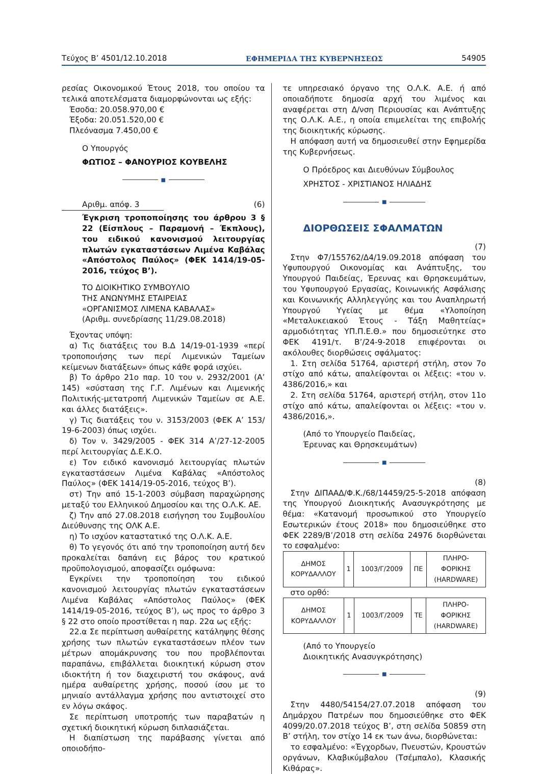Τεύχος Β’ 4501/12.10.2018 ΕΦΗΜΕΡΙΔΑ ΤΗΣ ΚΥΒΕΡΝΗΣΕΩΣ 54905
ρεσίας Οικονομικού Έτους 2018, του οποίου τα τελικά αποτελέσματα διαμορφώνονται ως εξής:
Έσοδα: 20.058.970,00 €
Έξοδα: 20.051.520,00 €
Πλεόνασμα 7.450,00 €
Ο Υπουργός
ΦΩΤΙΟΣ – ΦΑΝΟΥΡΙΟΣ ΚΟΥΒΕΛΗΣ
■
Αριθμ. απόφ. 3 (6)
Έγκριση τροποποίησης του άρθρου 3 § 22 (Είσπλους – Παραμονή – Έκπλους), του ειδικού κανονισμού λειτουργίας πλωτών εγκαταστάσεων Λιμένα Καβάλας «Απόστολος Παύλος» (ΦΕΚ 1414/19-05-2016, τεύχος Β’).
ΤΟ ΔΙΟΙΚΗΤΙΚΟ ΣΥΜΒΟΥΛΙΟ
ΤΗΣ ΑΝΩΝΥΜΗΣ ΕΤΑΙΡΕΙΑΣ
«ΟΡΓΑΝΙΣΜΟΣ ΛΙΜΕΝΑ ΚΑΒΑΛΑΣ»
(Αριθμ. συνεδρίασης 11/29.08.2018)
Έχοντας υπόψη:
α) Τις διατάξεις του Β.Δ 14/19-01-1939 «περί τροποποιήσης των περί Λιμενικών Ταμείων κείμενων διατάξεων» όπως κάθε φορά ισχύει.
β) Το άρθρο 21ο παρ. 10 του ν. 2932/2001 (Α’ 145) «σύσταση της Γ.Γ. Λιμένων και Λιμενικής Πολιτικής-μετατροπή Λιμενικών Ταμείων σε Α.Ε. και άλλες διατάξεις».
γ) Τις διατάξεις του ν. 3153/2003 (ΦΕΚ Α’ 153/ 19-6-2003) όπως ισχύει.
δ) Τον ν. 3429/2005 - ΦΕΚ 314 Α’/27-12-2005 περί λειτουργίας Δ.Ε.Κ.Ο.
ε) Τον ειδικό κανονισμό λειτουργίας πλωτών εγκαταστάσεων Λιμένα Καβάλας «Απόστολος Παύλος» (ΦΕΚ 1414/19-05-2016, τεύχος Β’).
στ) Την από 15-1-2003 σύμβαση παραχώρησης μεταξύ του Ελληνικού Δημοσίου και της Ο.Λ.Κ. ΑΕ.
ζ) Την από 27.08.2018 εισήγηση του Συμβουλίου Διεύθυνσης της ΟΛΚ Α.Ε.
η) Το ισχύον καταστατικό της Ο.Λ.Κ. Α.Ε.
θ) Το γεγονός ότι από την τροποποίηση αυτή δεν προκαλείται δαπάνη εις βάρος του κρατικού προϋπολογισμού, αποφασίζει ομόφωνα:
Εγκρίνει την τροποποίηση του ειδικού κανονισμού λειτουργίας πλωτών εγκαταστάσεων Λιμένα Καβάλας «Απόστολος Παύλος» (ΦΕΚ 1414/19-05-2016, τεύχος Β’), ως προς το άρθρο 3 § 22 στο οποίο προστίθεται η παρ. 22α ως εξής:
22.α Σε περίπτωση αυθαίρετης κατάληψης θέσης χρήσης των πλωτών εγκαταστάσεων πλέον των μέτρων απομάκρυνσης του που προβλέπονται παραπάνω, επιβάλλεται διοικητική κύρωση στον ιδιοκτήτη ή τον διαχειριστή του σκάφους, ανά ημέρα αυθαίρετης χρήσης, ποσού ίσου με το μηνιαίο αντάλλαγμα χρήσης που αντιστοιχεί στο εν λόγω σκάφος.
Σε περίπτωση υποτροπής των παραβατών η σχετική διοικητική κύρωση διπλασιάζεται.
Η διαπίστωση της παράβασης γίνεται από οποιοδήπο-
τε υπηρεσιακό όργανο της Ο.Λ.Κ. Α.Ε. ή από οποιαδήποτε δημοσία αρχή του λιμένος και αναφέρεται στη Δ/νση Περιουσίας και Ανάπτυξης της Ο.Λ.Κ. Α.Ε., η οποία επιμελείται της επιβολής της διοικητικής κύρωσης.
Η απόφαση αυτή να δημοσιευθεί στην Εφημερίδα της Κυβερνήσεως.
Ο Πρόεδρος και Διευθύνων Σύμβουλος
ΧΡΗΣΤΟΣ - ΧΡΙΣΤΙΑΝΟΣ ΗΛΙΑΔΗΣ
■
ΔΙΟΡΘΩΣΕΙΣ ΣΦΑΛΜΑΤΩΝ
(7)
Στην Φ7/155762/Δ4/19.09.2018 απόφαση του Υφυπουργού Οικονομίας και Ανάπτυξης, του Υπουργού Παιδείας, Έρευνας και Θρησκευμάτων, του Υφυπουργού Εργασίας, Κοινωνικής Ασφάλισης και Κοινωνικής Αλληλεγγύης και του Αναπληρωτή Υπουργού Υγείας με θέμα «Υλοποίηση «Μεταλυκειακού Έτους - Τάξη Μαθητείας» αρμοδιότητας ΥΠ.Π.Ε.Θ.» που δημοσιεύτηκε στο ΦΕΚ 4191/τ. Β’/24-9-2018 επιφέρονται οι ακόλουθες διορθώσεις σφάλματος:
1. Στη σελίδα 51764, αριστερή στήλη, στον 7ο στίχο από κάτω, απαλείφονται οι λέξεις: «του ν. 4386/2016,» και
2. Στη σελίδα 51764, αριστερή στήλη, στον 11ο στίχο από κάτω, απαλείφονται οι λέξεις: «του ν. 4386/2016,».
(Από το Υπουργείο Παιδείας,
Έρευνας και Θρησκευμάτων)
■
(8)
Στην ΔΙΠΑΑΔ/Φ.Κ./68/14459/25-5-2018 απόφαση της Υπουργού Διοικητικής Ανασυγκρότησης με θέμα: «Κατανομή προσωπικού στο Υπουργείο Εσωτερικών έτους 2018» που δημοσιεύθηκε στο ΦΕΚ 2289/Β’/2018 στη σελίδα 24976 διορθώνεται το εσφαλμένο:
| ΔΗΜΟΣ ΚΟΡΥΔΑΛΛΟΥ | 1 | 1003/Γ/2009 | ΠΕ | ΠΛΗΡΟ- ΦΟΡΙΚΗΣ (HARDWARE) |
στο ορθό:
| ΔΗΜΟΣ ΚΟΡΥΔΑΛΛΟΥ | 1 | 1003/Γ/2009 | ΤΕ | ΠΛΗΡΟ- ΦΟΡΙΚΗΣ (HARDWARE) |
(Από το Υπουργείο
Διοικητικής Ανασυγκρότησης)
■
(9)
Στην 4480/54154/27.07.2018 απόφαση του Δημάρχου Πατρέων που δημοσιεύθηκε στο ΦΕΚ 4099/20.07.2018 τεύχος Β’, στη σελίδα 50859 στη Β’ στήλη, τον στίχο 14 εκ των άνω, διορθώνεται:
το εσφαλμένο: «Έγχορδων, Πνευστών, Κρουστών οργάνων, Κλαβικύμβαλου (Τσέμπαλο), Κλασικής Κιθάρας».